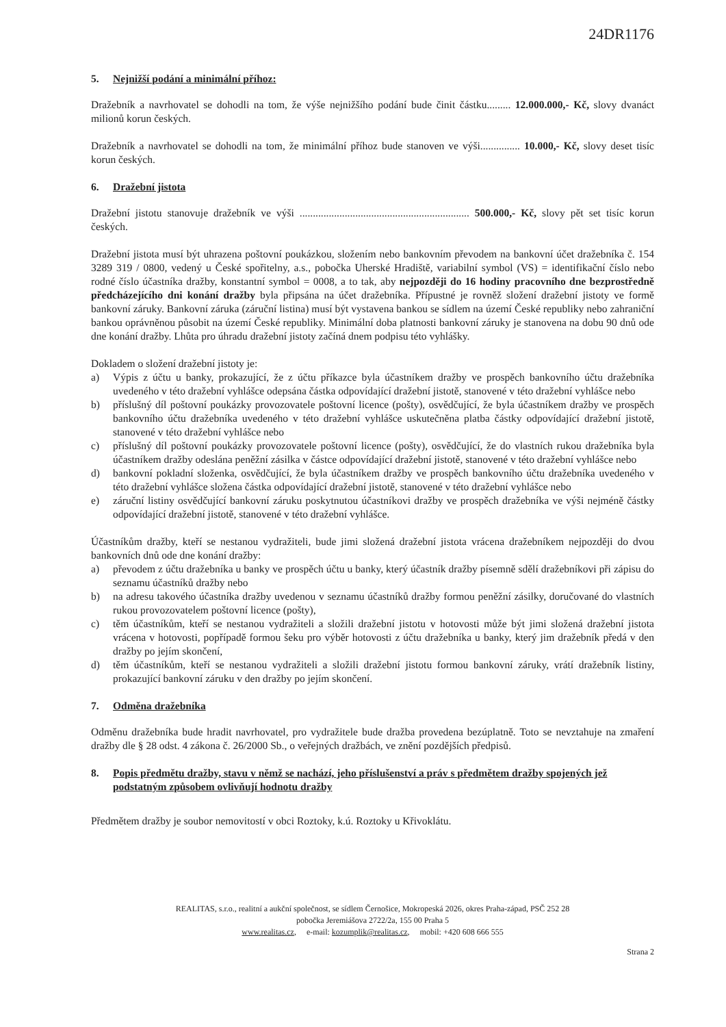24DR1176
5. Nejnižší podání a minimální příhoz:
Dražebník a navrhovatel se dohodli na tom, že výše nejnižšího podání bude činit částku......... 12.000.000,- Kč, slovy dvanáct milionů korun českých.
Dražebník a navrhovatel se dohodli na tom, že minimální příhoz bude stanoven ve výši............... 10.000,- Kč, slovy deset tisíc korun českých.
6. Dražební jistota
Dražební jistotu stanovuje dražebník ve výši ................................................................ 500.000,- Kč, slovy pět set tisíc korun českých.
Dražební jistota musí být uhrazena poštovní poukázkou, složením nebo bankovním převodem na bankovní účet dražebníka č. 154 3289 319 / 0800, vedený u České spořitelny, a.s., pobočka Uherské Hradiště, variabilní symbol (VS) = identifikační číslo nebo rodné číslo účastníka dražby, konstantní symbol = 0008, a to tak, aby nejpozději do 16 hodiny pracovního dne bezprostředně předcházejícího dni konání dražby byla připsána na účet dražebníka. Přípustné je rovněž složení dražební jistoty ve formě bankovní záruky. Bankovní záruka (záruční listina) musí být vystavena bankou se sídlem na území České republiky nebo zahraniční bankou oprávněnou působit na území České republiky. Minimální doba platnosti bankovní záruky je stanovena na dobu 90 dnů ode dne konání dražby. Lhůta pro úhradu dražební jistoty začíná dnem podpisu této vyhlášky.
Dokladem o složení dražební jistoty je:
a) Výpis z účtu u banky, prokazující, že z účtu příkazce byla účastníkem dražby ve prospěch bankovního účtu dražebníka uvedeného v této dražební vyhlášce odepsána částka odpovídající dražební jistotě, stanovené v této dražební vyhlášce nebo
b) příslušný díl poštovní poukázky provozovatele poštovní licence (pošty), osvědčující, že byla účastníkem dražby ve prospěch bankovního účtu dražebníka uvedeného v této dražební vyhlášce uskutečněna platba částky odpovídající dražební jistotě, stanovené v této dražební vyhlášce nebo
c) příslušný díl poštovní poukázky provozovatele poštovní licence (pošty), osvědčující, že do vlastních rukou dražebníka byla účastníkem dražby odeslána peněžní zásilka v částce odpovídající dražební jistotě, stanovené v této dražební vyhlášce nebo
d) bankovní pokladní složenka, osvědčující, že byla účastníkem dražby ve prospěch bankovního účtu dražebníka uvedeného v této dražební vyhlášce složena částka odpovídající dražební jistotě, stanovené v této dražební vyhlášce nebo
e) záruční listiny osvědčující bankovní záruku poskytnutou účastníkovi dražby ve prospěch dražebníka ve výši nejméně částky odpovídající dražební jistotě, stanovené v této dražební vyhlášce.
Účastníkům dražby, kteří se nestanou vydražiteli, bude jimi složená dražební jistota vrácena dražebníkem nejpozději do dvou bankovních dnů ode dne konání dražby:
a) převodem z účtu dražebníka u banky ve prospěch účtu u banky, který účastník dražby písemně sdělí dražebníkovi při zápisu do seznamu účastníků dražby nebo
b) na adresu takového účastníka dražby uvedenou v seznamu účastníků dražby formou peněžní zásilky, doručované do vlastních rukou provozovatelem poštovní licence (pošty),
c) těm účastníkům, kteří se nestanou vydražiteli a složili dražební jistotu v hotovosti může být jimi složená dražební jistota vrácena v hotovosti, popřípadě formou šeku pro výběr hotovosti z účtu dražebníka u banky, který jim dražebník předá v den dražby po jejím skončení,
d) těm účastníkům, kteří se nestanou vydražiteli a složili dražební jistotu formou bankovní záruky, vrátí dražebník listiny, prokazující bankovní záruku v den dražby po jejím skončení.
7. Odměna dražebníka
Odměnu dražebníka bude hradit navrhovatel, pro vydražitele bude dražba provedena bezúplatně. Toto se nevztahuje na zmaření dražby dle § 28 odst. 4 zákona č. 26/2000 Sb., o veřejných dražbách, ve znění pozdějších předpisů.
8. Popis předmětu dražby, stavu v němž se nachází, jeho příslušenství a práv s předmětem dražby spojených jež podstatným způsobem ovlivňují hodnotu dražby
Předmětem dražby je soubor nemovitostí v obci Roztoky, k.ú. Roztoky u Křivoklátu.
REALITAS, s.r.o., realitní a aukční společnost, se sídlem Černošice, Mokropeská 2026, okres Praha-západ, PSČ 252 28
pobočka Jeremiášova 2722/2a, 155 00 Praha 5
www.realitas.cz, e-mail: kozumplik@realitas.cz, mobil: +420 608 666 555
Strana 2